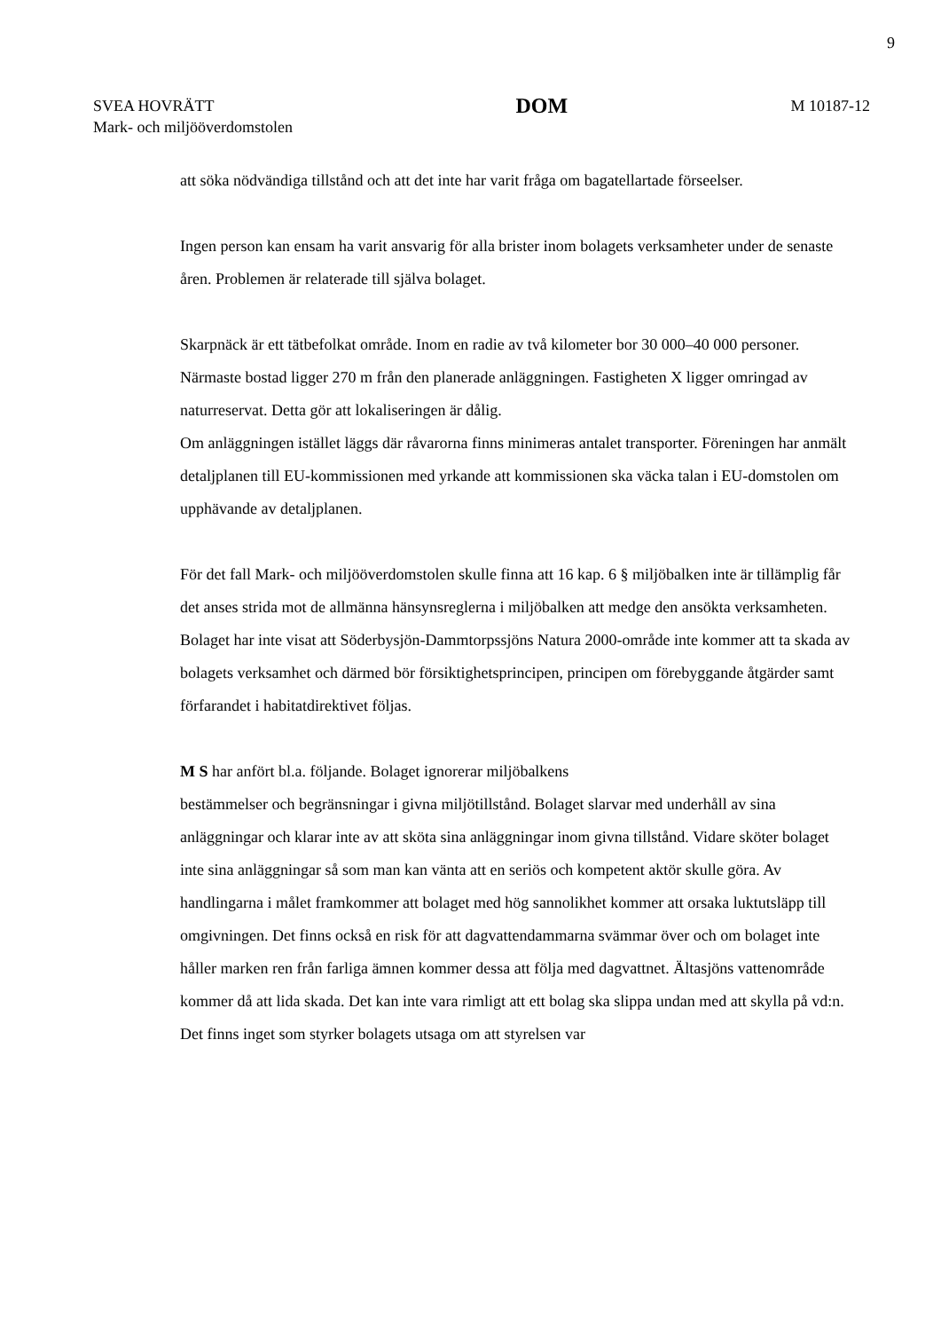9
SVEA HOVRÄTT
Mark- och miljööverdomstolen
DOM
M 10187-12
att söka nödvändiga tillstånd och att det inte har varit fråga om bagatellartade förseelser.
Ingen person kan ensam ha varit ansvarig för alla brister inom bolagets verksamheter under de senaste åren. Problemen är relaterade till själva bolaget.
Skarpnäck är ett tätbefolkat område. Inom en radie av två kilometer bor 30 000–40 000 personer. Närmaste bostad ligger 270 m från den planerade anläggningen. Fastigheten X ligger omringad av naturreservat. Detta gör att lokaliseringen är dålig.
Om anläggningen istället läggs där råvarorna finns minimeras antalet transporter. Föreningen har anmält detaljplanen till EU-kommissionen med yrkande att kommissionen ska väcka talan i EU-domstolen om upphävande av detaljplanen.
För det fall Mark- och miljööverdomstolen skulle finna att 16 kap. 6 § miljöbalken inte är tillämplig får det anses strida mot de allmänna hänsynsreglerna i miljöbalken att medge den ansökta verksamheten. Bolaget har inte visat att Söderbysjön-Dammtorpssjöns Natura 2000-område inte kommer att ta skada av bolagets verksamhet och därmed bör försiktighetsprincipen, principen om förebyggande åtgärder samt förfarandet i habitatdirektivet följas.
M S har anfört bl.a. följande. Bolaget ignorerar miljöbalkens
bestämmelser och begränsningar i givna miljötillstånd. Bolaget slarvar med underhåll av sina anläggningar och klarar inte av att sköta sina anläggningar inom givna tillstånd. Vidare sköter bolaget inte sina anläggningar så som man kan vänta att en seriös och kompetent aktör skulle göra. Av handlingarna i målet framkommer att bolaget med hög sannolikhet kommer att orsaka luktutsläpp till omgivningen. Det finns också en risk för att dagvattendammarna svämmar över och om bolaget inte håller marken ren från farliga ämnen kommer dessa att följa med dagvattnet. Ältasjöns vattenområde kommer då att lida skada. Det kan inte vara rimligt att ett bolag ska slippa undan med att skylla på vd:n. Det finns inget som styrker bolagets utsaga om att styrelsen var